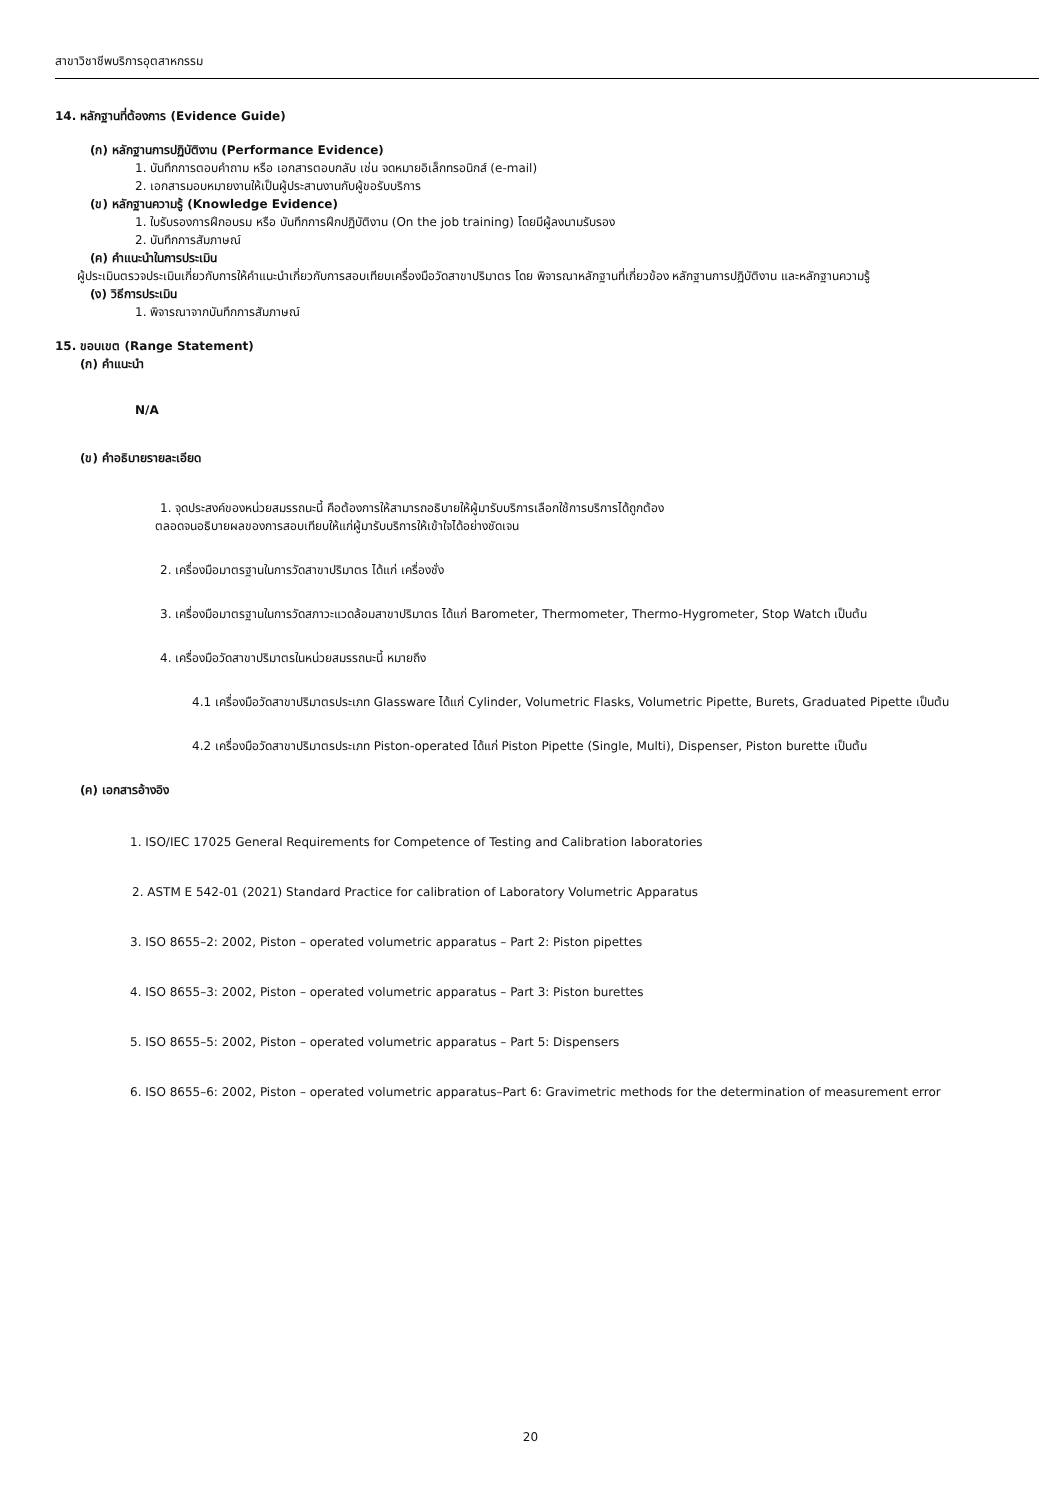สาขาวิชาชีพบริการอุตสาหกรรม
14. หลักฐานที่ต้องการ (Evidence Guide)
(ก) หลักฐานการปฏิบัติงาน (Performance Evidence)
1. บันทึกการตอบคำถาม หรือ เอกสารตอบกลับ เช่น จดหมายอิเล็กทรอนิกส์ (e-mail)
2. เอกสารมอบหมายงานให้เป็นผู้ประสานงานกับผู้ขอรับบริการ
(ข) หลักฐานความรู้ (Knowledge Evidence)
1. ใบรับรองการฝึกอบรม หรือ บันทึกการฝึกปฏิบัติงาน (On the job training) โดยมีผู้ลงนามรับรอง
2. บันทึกการสัมภาษณ์
(ค) คำแนะนำในการประเมิน
ผู้ประเมินตรวจประเมินเกี่ยวกับการให้คำแนะนำเกี่ยวกับการสอบเทียบเครื่องมือวัดสาขาปริมาตร โดย พิจารณาหลักฐานที่เกี่ยวข้อง หลักฐานการปฏิบัติงาน และหลักฐานความรู้
(ง) วิธีการประเมิน
1. พิจารณาจากบันทึกการสัมภาษณ์
15. ขอบเขต (Range Statement)
(ก) คำแนะนำ
N/A
(ข) คำอธิบายรายละเอียด
1. จุดประสงค์ของหน่วยสมรรถนะนี้ คือต้องการให้สามารถอธิบายให้ผู้มารับบริการเลือกใช้การบริการได้ถูกต้อง
ตลอดจนอธิบายผลของการสอบเทียบให้แก่ผู้มารับบริการให้เข้าใจได้อย่างชัดเจน
2. เครื่องมือมาตรฐานในการวัดสาขาปริมาตร ได้แก่ เครื่องชั่ง
3. เครื่องมือมาตรฐานในการวัดสภาวะแวดล้อมสาขาปริมาตร ได้แก่ Barometer, Thermometer, Thermo-Hygrometer, Stop Watch เป็นต้น
4. เครื่องมือวัดสาขาปริมาตรในหน่วยสมรรถนะนี้ หมายถึง
4.1 เครื่องมือวัดสาขาปริมาตรประเภท Glassware ได้แก่ Cylinder, Volumetric Flasks, Volumetric Pipette, Burets, Graduated Pipette เป็นต้น
4.2 เครื่องมือวัดสาขาปริมาตรประเภท Piston-operated ได้แก่ Piston Pipette (Single, Multi), Dispenser, Piston burette เป็นต้น
(ค) เอกสารอ้างอิง
1. ISO/IEC 17025 General Requirements for Competence of Testing and Calibration laboratories
2. ASTM E 542-01 (2021) Standard Practice for calibration of Laboratory Volumetric Apparatus
3. ISO 8655–2: 2002, Piston – operated volumetric apparatus – Part 2: Piston pipettes
4. ISO 8655–3: 2002, Piston – operated volumetric apparatus – Part 3: Piston burettes
5. ISO 8655–5: 2002, Piston – operated volumetric apparatus – Part 5: Dispensers
6. ISO 8655–6: 2002, Piston – operated volumetric apparatus–Part 6: Gravimetric methods for the determination of measurement error
20